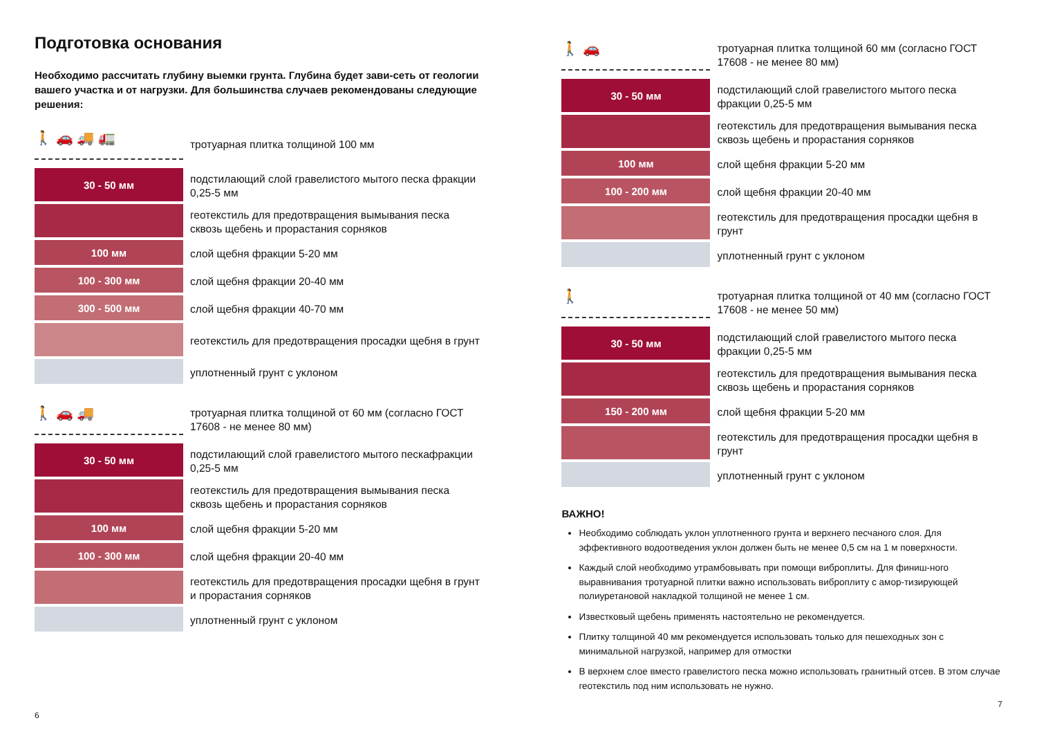Подготовка основания
Необходимо рассчитать глубину выемки грунта. Глубина будет зави-сеть от геологии вашего участка и от нагрузки. Для большинства случаев рекомендованы следующие решения:
🚶 🚗 🚚 🚛
тротуарная плитка толщиной 100 мм
30 - 50 мм
подстилающий слой гравелистого мытого песка фракции 0,25-5 мм
геотекстиль для предотвращения вымывания песка сквозь щебень и прорастания сорняков
100 мм
слой щебня фракции 5-20 мм
100 - 300 мм
слой щебня фракции 20-40 мм
300 - 500 мм
слой щебня фракции 40-70 мм
геотекстиль для предотвращения просадки щебня в грунт
уплотненный грунт с уклоном
🚶 🚗 🚚
тротуарная плитка толщиной от 60 мм (согласно ГОСТ 17608 - не менее 80 мм)
30 - 50 мм
подстилающий слой гравелистого мытого пескафракции 0,25-5 мм
геотекстиль для предотвращения вымывания песка сквозь щебень и прорастания сорняков
100 мм
слой щебня фракции 5-20 мм
100 - 300 мм
слой щебня фракции 20-40 мм
геотекстиль для предотвращения просадки щебня в грунт и прорастания сорняков
уплотненный грунт с уклоном
6
🚶 🚗
тротуарная плитка толщиной 60 мм (согласно ГОСТ 17608 - не менее 80 мм)
30 - 50 мм
подстилающий слой гравелистого мытого песка фракции 0,25-5 мм
геотекстиль для предотвращения вымывания песка сквозь щебень и прорастания сорняков
100 мм
слой щебня фракции 5-20 мм
100 - 200 мм
слой щебня фракции 20-40 мм
геотекстиль для предотвращения просадки щебня в грунт
уплотненный грунт с уклоном
🚶
тротуарная плитка толщиной от 40 мм (согласно ГОСТ 17608 - не менее 50 мм)
30 - 50 мм
подстилающий слой гравелистого мытого песка фракции 0,25-5 мм
геотекстиль для предотвращения вымывания песка сквозь щебень и прорастания сорняков
150 - 200 мм
слой щебня фракции 5-20 мм
геотекстиль для предотвращения просадки щебня в грунт
уплотненный грунт с уклоном
ВАЖНО!
Необходимо соблюдать уклон уплотненного грунта и верхнего песчаного слоя. Для эффективного водоотведения уклон должен быть не менее 0,5 см на 1 м поверхности.
Каждый слой необходимо утрамбовывать при помощи виброплиты. Для финиш-ного выравнивания тротуарной плитки важно использовать виброплиту с амор-тизирующей полиуретановой накладкой толщиной не менее 1 см.
Известковый щебень применять настоятельно не рекомендуется.
Плитку толщиной 40 мм рекомендуется использовать только для пешеходных зон с минимальной нагрузкой, например для отмостки
В верхнем слое вместо гравелистого песка можно использовать гранитный отсев. В этом случае геотекстиль под ним использовать не нужно.
7